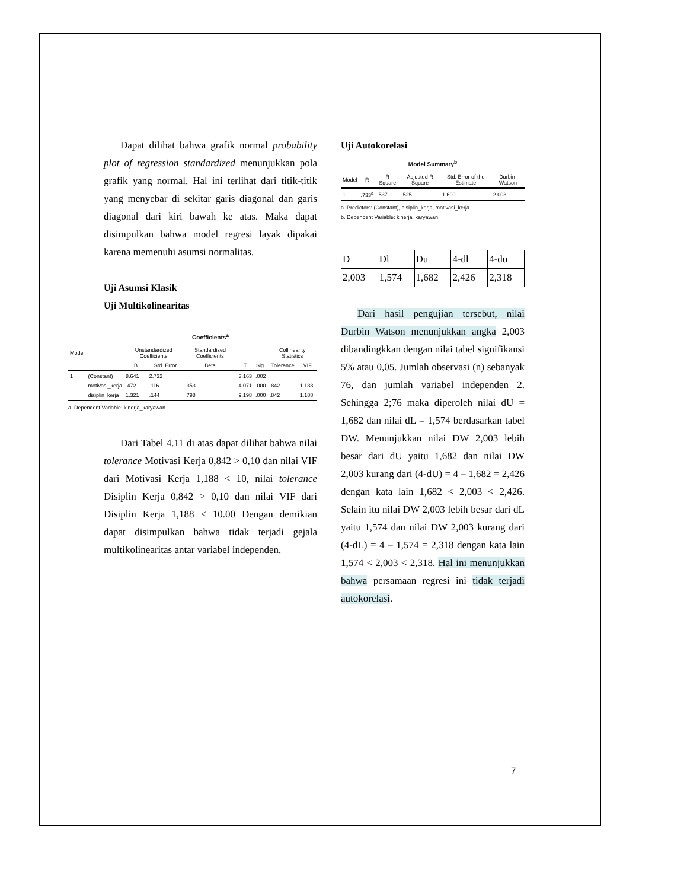Dapat dilihat bahwa grafik normal probability plot of regression standardized menunjukkan pola grafik yang normal. Hal ini terlihat dari titik-titik yang menyebar di sekitar garis diagonal dan garis diagonal dari kiri bawah ke atas. Maka dapat disimpulkan bahwa model regresi layak dipakai karena memenuhi asumsi normalitas.
Uji Asumsi Klasik
Uji Multikolinearitas
Coefficients<sup>a</sup>
| Model | | Unstandardized Coefficients | | Standardized Coefficients | | | Collinearity Statistics | |
| --- | --- | --- | --- | --- | --- | --- | --- | --- |
| | | B | Std. Error | Beta | T | Sig. | Tolerance | VIF |
| 1 | (Constant) | 8.641 | 2.732 | | 3.163 | .002 | | |
| | motivasi_kerja | .472 | .116 | .353 | 4.071 | .000 | .842 | 1.188 |
| | disiplin_kerja | 1.321 | .144 | .798 | 9.198 | .000 | .842 | 1.188 |
a. Dependent Variable: kinerja_karyawan
Dari Tabel 4.11 di atas dapat dilihat bahwa nilai tolerance Motivasi Kerja 0,842 > 0,10 dan nilai VIF dari Motivasi Kerja 1,188 < 10, nilai tolerance Disiplin Kerja 0,842 > 0,10 dan nilai VIF dari Disiplin Kerja 1,188 < 10.00 Dengan demikian dapat disimpulkan bahwa tidak terjadi gejala multikolinearitas antar variabel independen.
Uji Autokorelasi
Model Summary<sup>b</sup>
| Model | R | R Square | Adjusted R Square | Std. Error of the Estimate | Durbin-Watson |
| --- | --- | --- | --- | --- | --- |
| 1 | .733<sup>a</sup> | .537 | .525 | 1.600 | 2.003 |
a. Predictors: (Constant), disiplin_kerja, motivasi_kerja
b. Dependent Variable: kinerja_karyawan
| D | Dl | Du | 4-dl | 4-du |
| 2,003 | 1,574 | 1,682 | 2,426 | 2,318 |
Dari hasil pengujian tersebut, nilai Durbin Watson menunjukkan angka 2,003 dibandingkkan dengan nilai tabel signifikansi 5% atau 0,05. Jumlah observasi (n) sebanyak 76, dan jumlah variabel independen 2. Sehingga 2;76 maka diperoleh nilai dU = 1,682 dan nilai dL = 1,574 berdasarkan tabel DW. Menunjukkan nilai DW 2,003 lebih besar dari dU yaitu 1,682 dan nilai DW 2,003 kurang dari (4-dU) = 4 – 1,682 = 2,426 dengan kata lain 1,682 < 2,003 < 2,426. Selain itu nilai DW 2,003 lebih besar dari dL yaitu 1,574 dan nilai DW 2,003 kurang dari (4-dL) = 4 – 1,574 = 2,318 dengan kata lain 1,574 < 2,003 < 2,318. Hal ini menunjukkan bahwa persamaan regresi ini tidak terjadi autokorelasi.
7